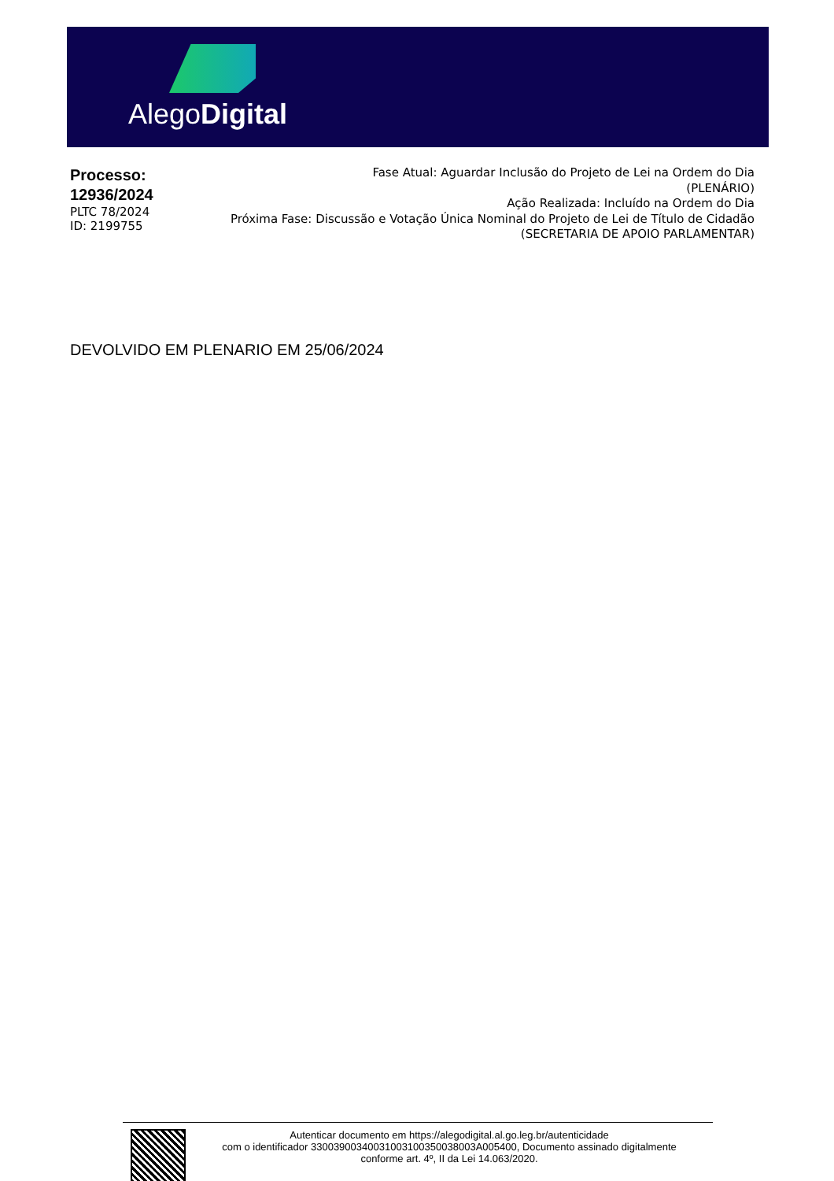AlegoDigital
Processo:
12936/2024
PLTC 78/2024
ID: 2199755
Fase Atual: Aguardar Inclusão do Projeto de Lei na Ordem do Dia
(PLENÁRIO)
Ação Realizada: Incluído na Ordem do Dia
Próxima Fase: Discussão e Votação Única Nominal do Projeto de Lei de Título de Cidadão
(SECRETARIA DE APOIO PARLAMENTAR)
DEVOLVIDO EM PLENARIO EM 25/06/2024
Autenticar documento em https://alegodigital.al.go.leg.br/autenticidade
com o identificador 33003900340031003100350038003A005400, Documento assinado digitalmente
conforme art. 4º, II da Lei 14.063/2020.